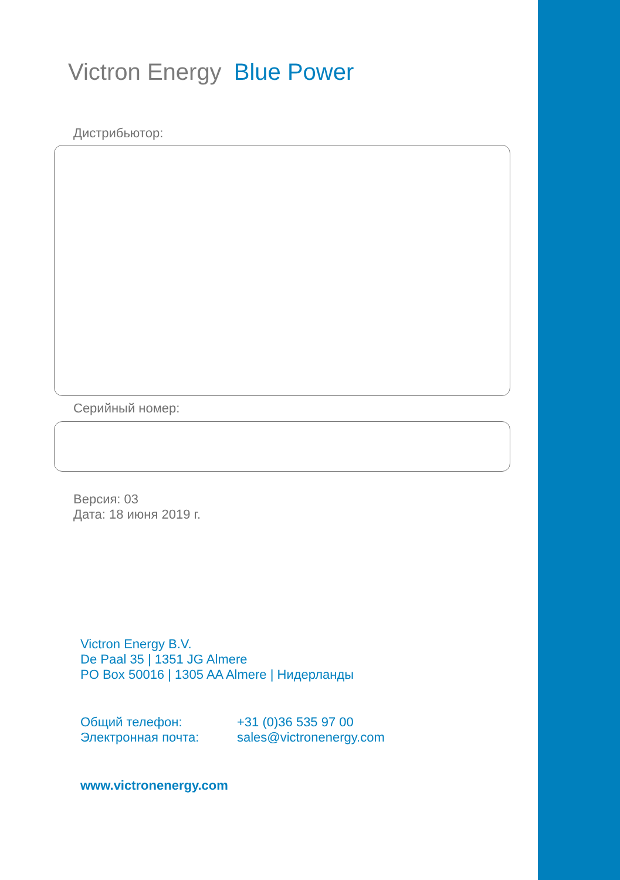Victron Energy Blue Power
Дистрибьютор:
Серийный номер:
Версия: 03
Дата: 18 июня 2019 г.
Victron Energy B.V.
De Paal 35 | 1351 JG Almere
PO Box 50016 | 1305 AA Almere | Нидерланды
Общий телефон:
Электронная почта:
+31 (0)36 535 97 00
sales@victronenergy.com
www.victronenergy.com